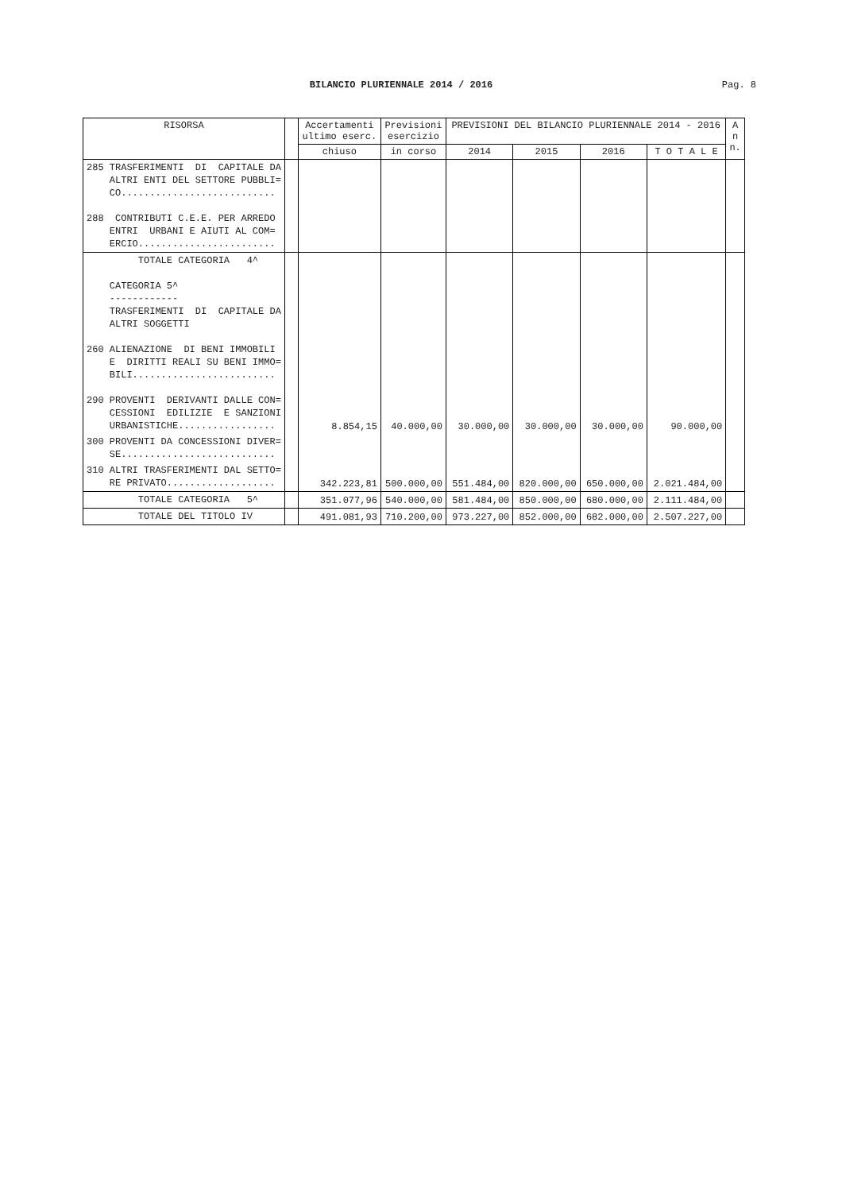BILANCIO PLURIENNALE 2014 / 2016
Pag. 8
| RISORSA | | Accertamenti ultimo eserc. | Previsioni esercizio | PREVISIONI DEL BILANCIO PLURIENNALE 2014 - 2016 | | | | A n n. |
| --- | --- | --- | --- | --- | --- | --- | --- | --- |
| | | chiuso | in corso | 2014 | 2015 | 2016 | T O T A L E | |
| 285 TRASFERIMENTI DI CAPITALE DA ALTRI ENTI DEL SETTORE PUBBLI= CO........................... 288 CONTRIBUTI C.E.E. PER ARREDO ENTRI URBANI E AIUTI AL COM= ERCIO........................ | | | | | | | | |
| TOTALE CATEGORIA 4^ CATEGORIA 5^ ------------ TRASFERIMENTI DI CAPITALE DA ALTRI SOGGETTI 260 ALIENAZIONE DI BENI IMMOBILI E DIRITTI REALI SU BENI IMMO= BILI......................... 290 PROVENTI DERIVANTI DALLE CON= CESSIONI EDILIZIE E SANZIONI URBANISTICHE................. | | 8.854,15 | 40.000,00 | 30.000,00 | 30.000,00 | 30.000,00 | 90.000,00 | |
| 300 PROVENTI DA CONCESSIONI DIVER= SE........................... | | | | | | | | |
| 310 ALTRI TRASFERIMENTI DAL SETTO= RE PRIVATO................... | | 342.223,81 | 500.000,00 | 551.484,00 | 820.000,00 | 650.000,00 | 2.021.484,00 | |
| TOTALE CATEGORIA 5^ | | 351.077,96 | 540.000,00 | 581.484,00 | 850.000,00 | 680.000,00 | 2.111.484,00 | |
| TOTALE DEL TITOLO IV | | 491.081,93 | 710.200,00 | 973.227,00 | 852.000,00 | 682.000,00 | 2.507.227,00 | |